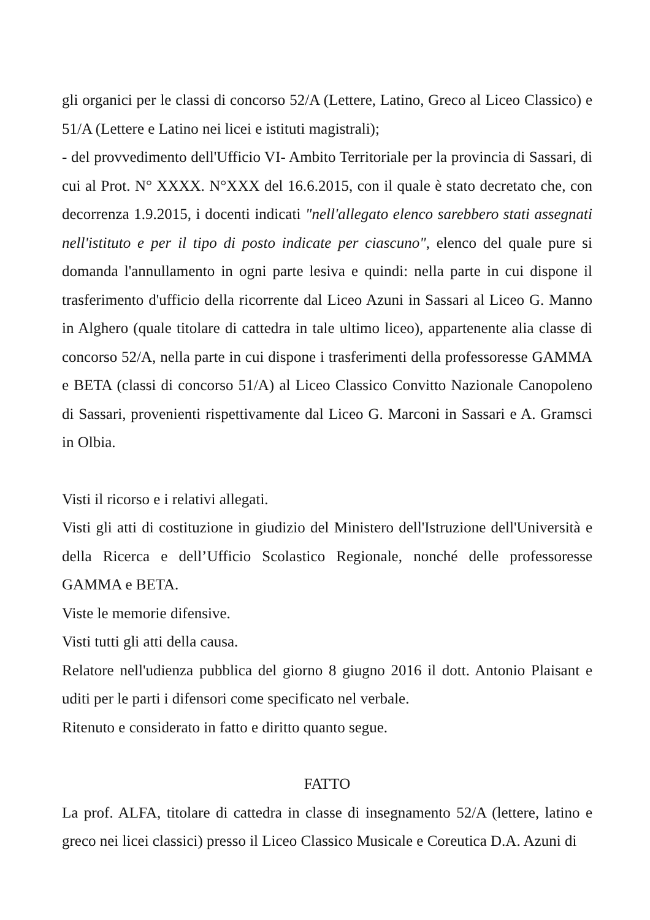gli organici per le classi di concorso 52/A (Lettere, Latino, Greco al Liceo Classico) e 51/A (Lettere e Latino nei licei e istituti magistrali);
- del provvedimento dell'Ufficio VI- Ambito Territoriale per la provincia di Sassari, di cui al Prot. N° XXXX. N°XXX del 16.6.2015, con il quale è stato decretato che, con decorrenza 1.9.2015, i docenti indicati "nell'allegato elenco sarebbero stati assegnati nell'istituto e per il tipo di posto indicate per ciascuno", elenco del quale pure si domanda l'annullamento in ogni parte lesiva e quindi: nella parte in cui dispone il trasferimento d'ufficio della ricorrente dal Liceo Azuni in Sassari al Liceo G. Manno in Alghero (quale titolare di cattedra in tale ultimo liceo), appartenente alia classe di concorso 52/A, nella parte in cui dispone i trasferimenti della professoresse GAMMA e BETA (classi di concorso 51/A) al Liceo Classico Convitto Nazionale Canopoleno di Sassari, provenienti rispettivamente dal Liceo G. Marconi in Sassari e A. Gramsci in Olbia.
Visti il ricorso e i relativi allegati.
Visti gli atti di costituzione in giudizio del Ministero dell'Istruzione dell'Università e della Ricerca e dell’Ufficio Scolastico Regionale, nonché delle professoresse GAMMA e BETA.
Viste le memorie difensive.
Visti tutti gli atti della causa.
Relatore nell'udienza pubblica del giorno 8 giugno 2016 il dott. Antonio Plaisant e uditi per le parti i difensori come specificato nel verbale.
Ritenuto e considerato in fatto e diritto quanto segue.
FATTO
La prof. ALFA, titolare di cattedra in classe di insegnamento 52/A (lettere, latino e greco nei licei classici) presso il Liceo Classico Musicale e Coreutica D.A. Azuni di